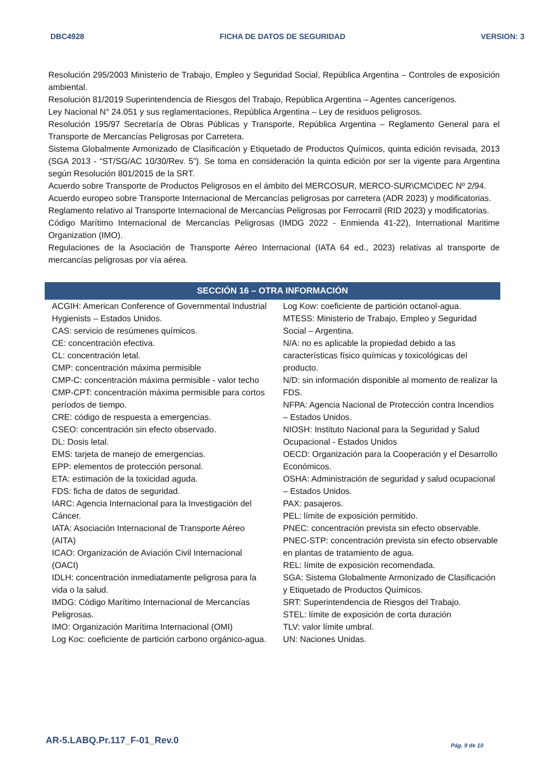DBC4928 FICHA DE DATOS DE SEGURIDAD VERSION: 3
Resolución 295/2003 Ministerio de Trabajo, Empleo y Seguridad Social, República Argentina – Controles de exposición ambiental.
Resolución 81/2019 Superintendencia de Riesgos del Trabajo, República Argentina – Agentes cancerígenos.
Ley Nacional N° 24.051 y sus reglamentaciones, República Argentina – Ley de residuos peligrosos.
Resolución 195/97 Secretaría de Obras Públicas y Transporte, República Argentina – Reglamento General para el Transporte de Mercancías Peligrosas por Carretera.
Sistema Globalmente Armonizado de Clasificación y Etiquetado de Productos Químicos, quinta edición revisada, 2013 (SGA 2013 - “ST/SG/AC 10/30/Rev. 5”). Se toma en consideración la quinta edición por ser la vigente para Argentina según Resolución 801/2015 de la SRT.
Acuerdo sobre Transporte de Productos Peligrosos en el ámbito del MERCOSUR, MERCO-SUR\CMC\DEC Nº 2/94.
Acuerdo europeo sobre Transporte Internacional de Mercancías peligrosas por carretera (ADR 2023) y modificatorias.
Reglamento relativo al Transporte Internacional de Mercancías Peligrosas por Ferrocarril (RID 2023) y modificatorias.
Código Marítimo Internacional de Mercancías Peligrosas (IMDG 2022 - Enmienda 41-22), International Maritime Organization (IMO).
Regulaciones de la Asociación de Transporte Aéreo Internacional (IATA 64 ed., 2023) relativas al transporte de mercancías peligrosas por vía aérea.
SECCIÓN 16 – OTRA INFORMACIÓN
ACGIH: American Conference of Governmental Industrial Hygienists – Estados Unidos.
CAS: servicio de resúmenes químicos.
CE: concentración efectiva.
CL: concentración letal.
CMP: concentración máxima permisible
CMP-C: concentración máxima permisible - valor techo
CMP-CPT: concentración máxima permisible para cortos períodos de tiempo.
CRE: código de respuesta a emergencias.
CSEO: concentración sin efecto observado.
DL: Dosis letal.
EMS: tarjeta de manejo de emergencias.
EPP: elementos de protección personal.
ETA: estimación de la toxicidad aguda.
FDS: ficha de datos de seguridad.
IARC: Agencia Internacional para la Investigación del Cáncer.
IATA: Asociación Internacional de Transporte Aéreo (AITA)
ICAO: Organización de Aviación Civil Internacional (OACI)
IDLH: concentración inmediatamente peligrosa para la vida o la salud.
IMDG: Código Marítimo Internacional de Mercancías Peligrosas.
IMO: Organización Marítima Internacional (OMI)
Log Koc: coeficiente de partición carbono orgánico-agua.
Log Kow: coeficiente de partición octanol-agua.
MTESS: Ministerio de Trabajo, Empleo y Seguridad Social – Argentina.
N/A: no es aplicable la propiedad debido a las características físico químicas y toxicológicas del producto.
N/D: sin información disponible al momento de realizar la FDS.
NFPA: Agencia Nacional de Protección contra Incendios – Estados Unidos.
NIOSH: Instituto Nacional para la Seguridad y Salud Ocupacional - Estados Unidos
OECD: Organización para la Cooperación y el Desarrollo Económicos.
OSHA: Administración de seguridad y salud ocupacional – Estados Unidos.
PAX: pasajeros.
PEL: límite de exposición permitido.
PNEC: concentración prevista sin efecto observable.
PNEC-STP: concentración prevista sin efecto observable en plantas de tratamiento de agua.
REL: límite de exposición recomendada.
SGA: Sistema Globalmente Armonizado de Clasificación y Etiquetado de Productos Químicos.
SRT: Superintendencia de Riesgos del Trabajo.
STEL: límite de exposición de corta duración
TLV: valor límite umbral.
UN: Naciones Unidas.
AR-5.LABQ.Pr.117_F-01_Rev.0 Pág. 9 de 10